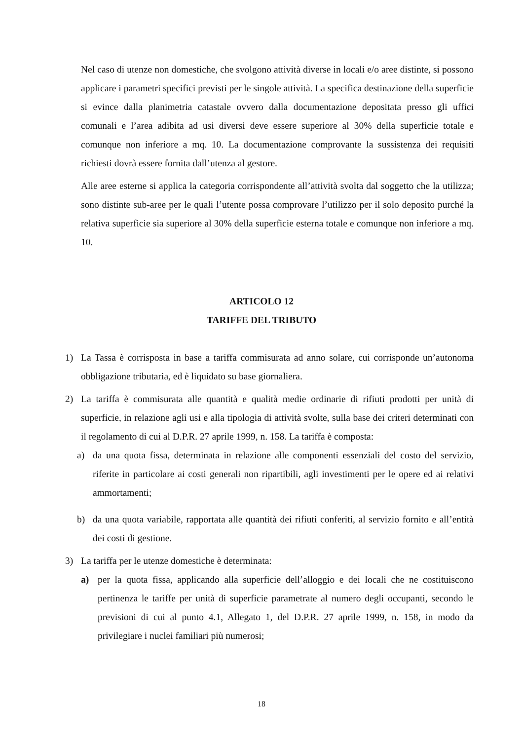Nel caso di utenze non domestiche, che svolgono attività diverse in locali e/o aree distinte, si possono applicare i parametri specifici previsti per le singole attività. La specifica destinazione della superficie si evince dalla planimetria catastale ovvero dalla documentazione depositata presso gli uffici comunali e l’area adibita ad usi diversi deve essere superiore al 30% della superficie totale e comunque non inferiore a mq. 10. La documentazione comprovante la sussistenza dei requisiti richiesti dovrà essere fornita dall’utenza al gestore.
Alle aree esterne si applica la categoria corrispondente all’attività svolta dal soggetto che la utilizza; sono distinte sub-aree per le quali l’utente possa comprovare l’utilizzo per il solo deposito purché la relativa superficie sia superiore al 30% della superficie esterna totale e comunque non inferiore a mq. 10.
ARTICOLO 12
TARIFFE DEL TRIBUTO
1) La Tassa è corrisposta in base a tariffa commisurata ad anno solare, cui corrisponde un’autonoma obbligazione tributaria, ed è liquidato su base giornaliera.
2) La tariffa è commisurata alle quantità e qualità medie ordinarie di rifiuti prodotti per unità di superficie, in relazione agli usi e alla tipologia di attività svolte, sulla base dei criteri determinati con il regolamento di cui al D.P.R. 27 aprile 1999, n. 158. La tariffa è composta:
a) da una quota fissa, determinata in relazione alle componenti essenziali del costo del servizio, riferite in particolare ai costi generali non ripartibili, agli investimenti per le opere ed ai relativi ammortamenti;
b) da una quota variabile, rapportata alle quantità dei rifiuti conferiti, al servizio fornito e all’entità dei costi di gestione.
3) La tariffa per le utenze domestiche è determinata:
a) per la quota fissa, applicando alla superficie dell’alloggio e dei locali che ne costituiscono pertinenza le tariffe per unità di superficie parametrate al numero degli occupanti, secondo le previsioni di cui al punto 4.1, Allegato 1, del D.P.R. 27 aprile 1999, n. 158, in modo da privilegiare i nuclei familiari più numerosi;
18